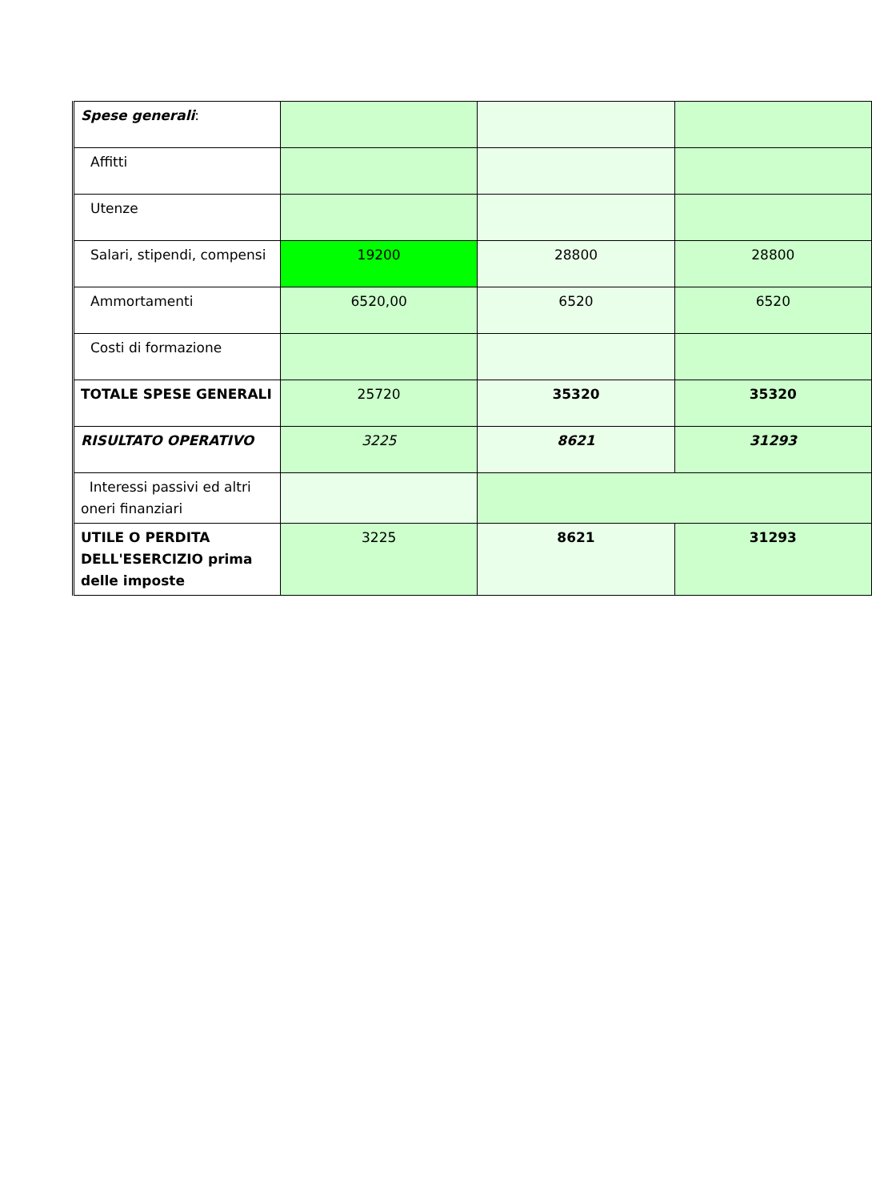| Spese generali : | | | |
| Affitti | | | |
| Utenze | | | |
| Salari, stipendi, compensi | 19200 | 28800 | 28800 |
| Ammortamenti | 6520,00 | 6520 | 6520 |
| Costi di formazione | | | |
| TOTALE SPESE GENERALI | 25720 | 35320 | 35320 |
| RISULTATO OPERATIVO | 3225 | 8621 | 31293 |
| Interessi passivi ed altri oneri finanziari | | | |
| UTILE O PERDITA DELL'ESERCIZIO prima delle imposte | 3225 | 8621 | 31293 |